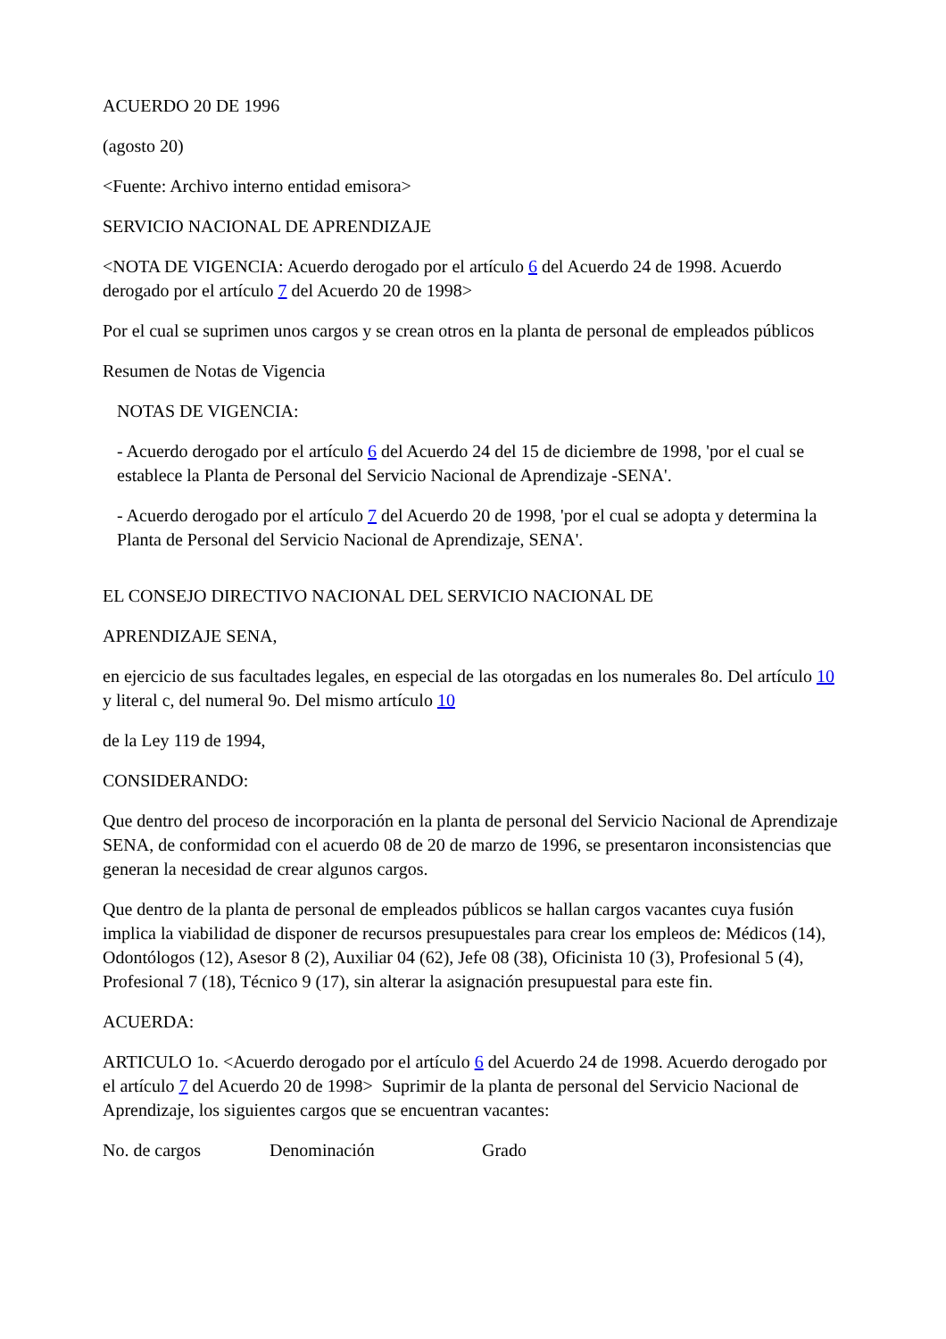ACUERDO 20 DE 1996
(agosto 20)
<Fuente: Archivo interno entidad emisora>
SERVICIO NACIONAL DE APRENDIZAJE
<NOTA DE VIGENCIA: Acuerdo derogado por el artículo 6 del Acuerdo 24 de 1998. Acuerdo derogado por el artículo 7 del Acuerdo 20 de 1998>
Por el cual se suprimen unos cargos y se crean otros en la planta de personal de empleados públicos
Resumen de Notas de Vigencia
NOTAS DE VIGENCIA:
- Acuerdo derogado por el artículo 6 del Acuerdo 24 del 15 de diciembre de 1998, 'por el cual se establece la Planta de Personal del Servicio Nacional de Aprendizaje -SENA'.
- Acuerdo derogado por el artículo 7 del Acuerdo 20 de 1998, 'por el cual se adopta y determina la Planta de Personal del Servicio Nacional de Aprendizaje, SENA'.
EL CONSEJO DIRECTIVO NACIONAL DEL SERVICIO NACIONAL DE
APRENDIZAJE SENA,
en ejercicio de sus facultades legales, en especial de las otorgadas en los numerales 8o. Del artículo 10 y literal c, del numeral 9o. Del mismo artículo 10
de la Ley 119 de 1994,
CONSIDERANDO:
Que dentro del proceso de incorporación en la planta de personal del Servicio Nacional de Aprendizaje SENA, de conformidad con el acuerdo 08 de 20 de marzo de 1996, se presentaron inconsistencias que generan la necesidad de crear algunos cargos.
Que dentro de la planta de personal de empleados públicos se hallan cargos vacantes cuya fusión implica la viabilidad de disponer de recursos presupuestales para crear los empleos de: Médicos (14), Odontólogos (12), Asesor 8 (2), Auxiliar 04 (62), Jefe 08 (38), Oficinista 10 (3), Profesional 5 (4), Profesional 7 (18), Técnico 9 (17), sin alterar la asignación presupuestal para este fin.
ACUERDA:
ARTICULO 1o. <Acuerdo derogado por el artículo 6 del Acuerdo 24 de 1998. Acuerdo derogado por el artículo 7 del Acuerdo 20 de 1998> Suprimir de la planta de personal del Servicio Nacional de Aprendizaje, los siguientes cargos que se encuentran vacantes:
No. de cargos Denominación Grado